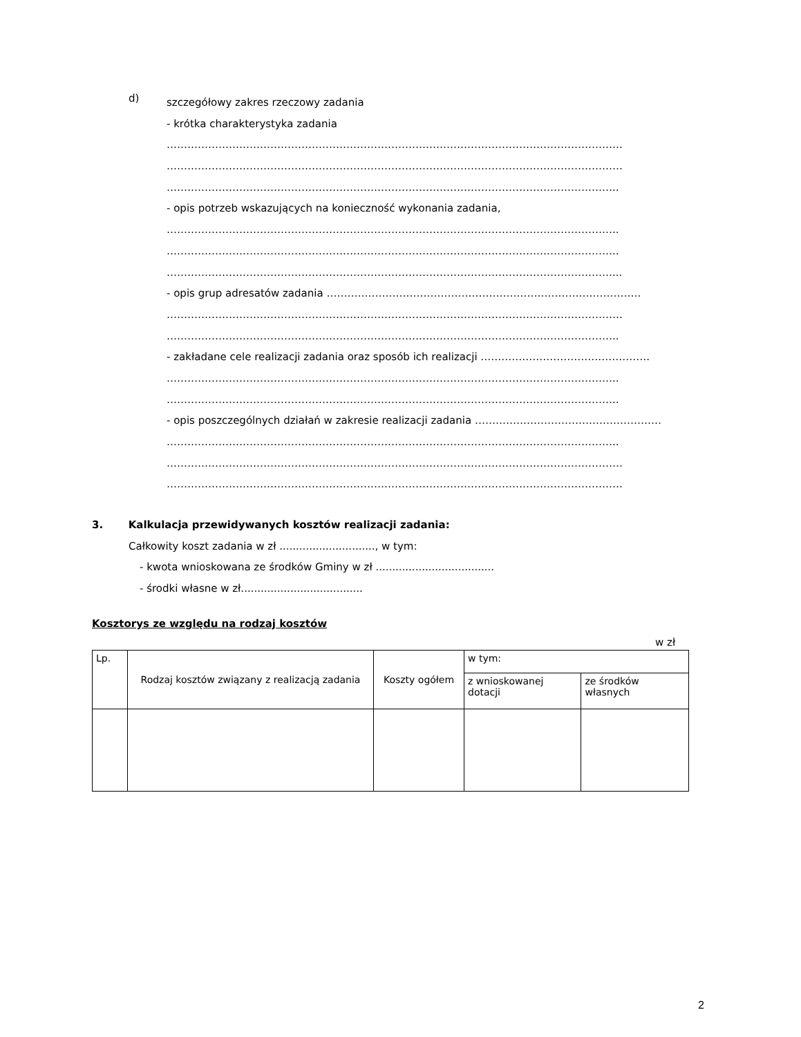d)
szczegółowy zakres rzeczowy zadania
- krótka charakterystyka zadania
……………………………………………………………………………………………………………………
……………………………………………………………………………………………………………………
…………………………………………………………………………………………………………………..
- opis potrzeb wskazujących na konieczność wykonania zadania,
…………………………………………………………………………………………………………………..
…………………………………………………………………………………………………………………..
…………………………………………………………………………………………………………………...
- opis grup adresatów zadania ……………………………………………………………………………….
……………………………………………………………………………………………………………………
…………………………………………………………………………………………………………………..
- zakładane cele realizacji zadania oraz sposób ich realizacji ………………………………………….
…………………………………………………………………………………………………………………..
…………………………………………………………………………………………………………………..
- opis poszczególnych działań w zakresie realizacji zadania ………………………………………………
…………………………………………………………………………………………………………………..
……………………………………………………………………………………………………………………
……………………………………………………………………………………………………………………
3. Kalkulacja przewidywanych kosztów realizacji zadania:
Całkowity koszt zadania w zł ............................., w tym:
- kwota wnioskowana ze środków Gminy w zł ....................................
- środki własne w zł.....................................
Kosztorys ze względu na rodzaj kosztów
w zł
| Lp. | Rodzaj kosztów związany z realizacją zadania | Koszty ogółem | w tym: | |
| | | | z wnioskowanej dotacji | ze środków własnych |
2